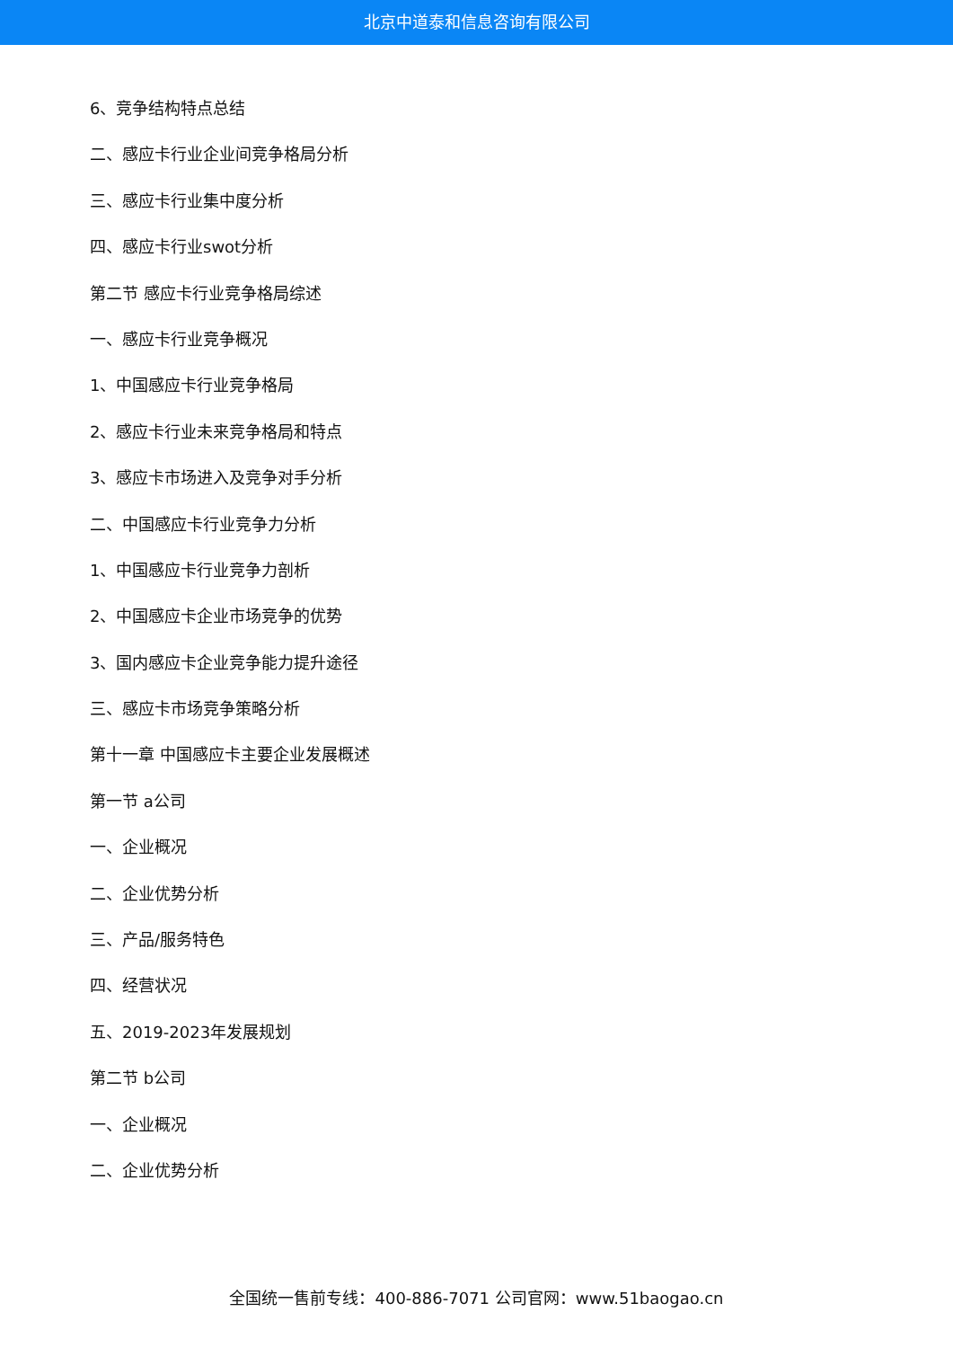北京中道泰和信息咨询有限公司
6、竞争结构特点总结
二、感应卡行业企业间竞争格局分析
三、感应卡行业集中度分析
四、感应卡行业swot分析
第二节 感应卡行业竞争格局综述
一、感应卡行业竞争概况
1、中国感应卡行业竞争格局
2、感应卡行业未来竞争格局和特点
3、感应卡市场进入及竞争对手分析
二、中国感应卡行业竞争力分析
1、中国感应卡行业竞争力剖析
2、中国感应卡企业市场竞争的优势
3、国内感应卡企业竞争能力提升途径
三、感应卡市场竞争策略分析
第十一章 中国感应卡主要企业发展概述
第一节 a公司
一、企业概况
二、企业优势分析
三、产品/服务特色
四、经营状况
五、2019-2023年发展规划
第二节 b公司
一、企业概况
二、企业优势分析
全国统一售前专线：400-886-7071 公司官网：www.51baogao.cn